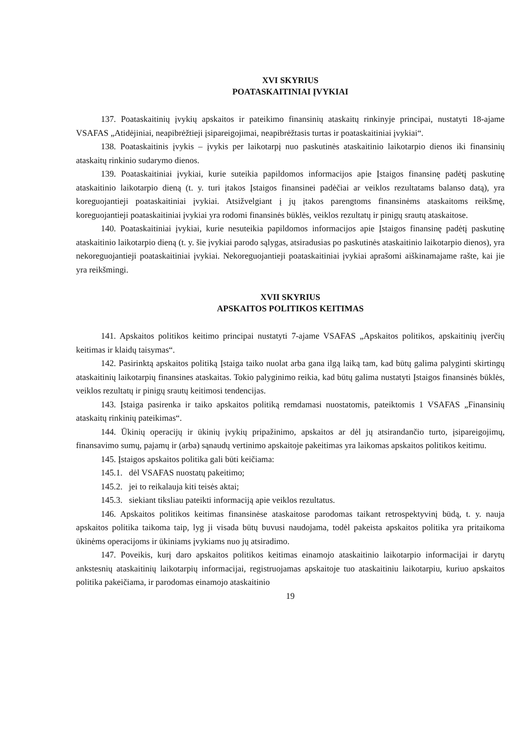XVI SKYRIUS
POATASKAITINIAI ĮVYKIAI
137. Poataskaitinių įvykių apskaitos ir pateikimo finansinių ataskaitų rinkinyje principai, nustatyti 18-ajame VSAFAS „Atidėjiniai, neapibrėžtieji įsipareigojimai, neapibrėžtasis turtas ir poataskaitiniai įvykiai“.
138. Poataskaitinis įvykis – įvykis per laikotarpį nuo paskutinės ataskaitinio laikotarpio dienos iki finansinių ataskaitų rinkinio sudarymo dienos.
139. Poataskaitiniai įvykiai, kurie suteikia papildomos informacijos apie Įstaigos finansinę padėtį paskutinę ataskaitinio laikotarpio dieną (t. y. turi įtakos Įstaigos finansinei padėčiai ar veiklos rezultatams balanso datą), yra koreguojantieji poataskaitiniai įvykiai. Atsižvelgiant į jų įtakos parengtoms finansinėms ataskaitoms reikšmę, koreguojantieji poataskaitiniai įvykiai yra rodomi finansinės būklės, veiklos rezultatų ir pinigų srautų ataskaitose.
140. Poataskaitiniai įvykiai, kurie nesuteikia papildomos informacijos apie Įstaigos finansinę padėtį paskutinę ataskaitinio laikotarpio dieną (t. y. šie įvykiai parodo sąlygas, atsiradusias po paskutinės ataskaitinio laikotarpio dienos), yra nekoreguojantieji poataskaitiniai įvykiai. Nekoreguojantieji poataskaitiniai įvykiai aprašomi aiškinamajame rašte, kai jie yra reikšmingi.
XVII SKYRIUS
APSKAITOS POLITIKOS KEITIMAS
141. Apskaitos politikos keitimo principai nustatyti 7-ajame VSAFAS „Apskaitos politikos, apskaitinių įverčių keitimas ir klaidų taisymas“.
142. Pasirinktą apskaitos politiką Įstaiga taiko nuolat arba gana ilgą laiką tam, kad būtų galima palyginti skirtingų ataskaitinių laikotarpių finansines ataskaitas. Tokio palyginimo reikia, kad būtų galima nustatyti Įstaigos finansinės būklės, veiklos rezultatų ir pinigų srautų keitimosi tendencijas.
143. Įstaiga pasirenka ir taiko apskaitos politiką remdamasi nuostatomis, pateiktomis 1 VSAFAS „Finansinių ataskaitų rinkinių pateikimas“.
144. Ūkinių operacijų ir ūkinių įvykių pripažinimo, apskaitos ar dėl jų atsirandančio turto, įsipareigojimų, finansavimo sumų, pajamų ir (arba) sąnaudų vertinimo apskaitoje pakeitimas yra laikomas apskaitos politikos keitimu.
145. Įstaigos apskaitos politika gali būti keičiama:
145.1. dėl VSAFAS nuostatų pakeitimo;
145.2. jei to reikalauja kiti teisės aktai;
145.3. siekiant tiksliau pateikti informaciją apie veiklos rezultatus.
146. Apskaitos politikos keitimas finansinėse ataskaitose parodomas taikant retrospektyvinį būdą, t. y. nauja apskaitos politika taikoma taip, lyg ji visada būtų buvusi naudojama, todėl pakeista apskaitos politika yra pritaikoma ūkinėms operacijoms ir ūkiniams įvykiams nuo jų atsiradimo.
147. Poveikis, kurį daro apskaitos politikos keitimas einamojo ataskaitinio laikotarpio informacijai ir darytų ankstesnių ataskaitinių laikotarpių informacijai, registruojamas apskaitoje tuo ataskaitiniu laikotarpiu, kuriuo apskaitos politika pakeičiama, ir parodomas einamojo ataskaitinio
19